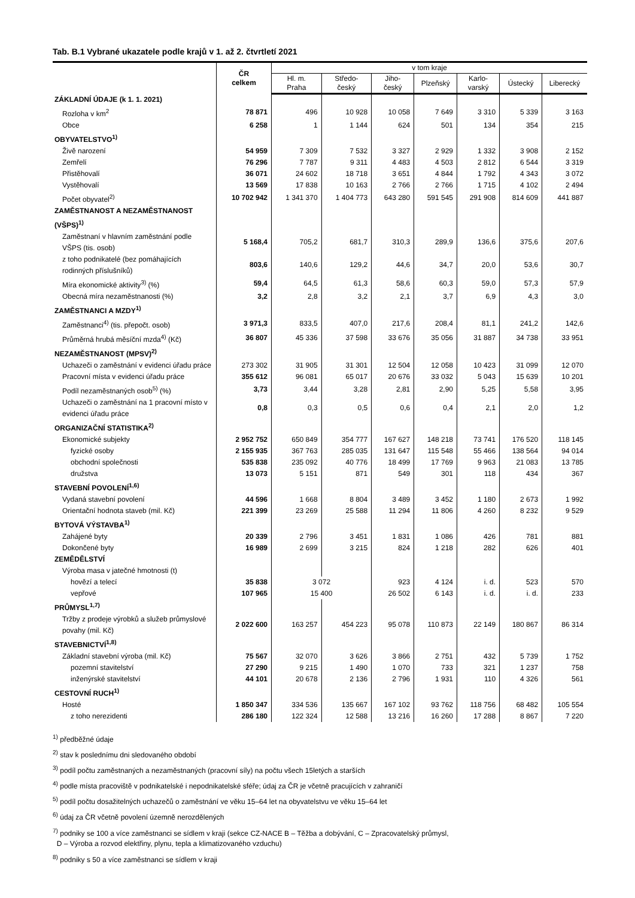Tab. B.1 Vybrané ukazatele podle krajů v 1. až 2. čtvrtletí 2021
| | ČR celkem | v tom kraje | | | | | | |
| --- | --- | --- | --- | --- | --- | --- | --- | --- |
| | | Hl. m. Praha | Středo- český | Jiho- český | Plzeňský | Karlo- varský | Ústecký | Liberecký |
| ZÁKLADNÍ ÚDAJE (k 1. 1. 2021) | | | | | | | | |
| Rozloha v km<sup>2</sup> | 78 871 | 496 | 10 928 | 10 058 | 7 649 | 3 310 | 5 339 | 3 163 |
| Obce | 6 258 | 1 | 1 144 | 624 | 501 | 134 | 354 | 215 |
| OBYVATELSTVO<sup>1)</sup> | | | | | | | | |
| Živě narození | 54 959 | 7 309 | 7 532 | 3 327 | 2 929 | 1 332 | 3 908 | 2 152 |
| Zemřelí | 76 296 | 7 787 | 9 311 | 4 483 | 4 503 | 2 812 | 6 544 | 3 319 |
| Přistěhovalí | 36 071 | 24 602 | 18 718 | 3 651 | 4 844 | 1 792 | 4 343 | 3 072 |
| Vystěhovalí | 13 569 | 17 838 | 10 163 | 2 766 | 2 766 | 1 715 | 4 102 | 2 494 |
| Počet obyvatel<sup>2)</sup> | 10 702 942 | 1 341 370 | 1 404 773 | 643 280 | 591 545 | 291 908 | 814 609 | 441 887 |
| ZAMĚSTNANOST A NEZAMĚSTNANOST (VŠPS)<sup>1)</sup> | | | | | | | | |
| Zaměstnaní v hlavním zaměstnání podle VŠPS (tis. osob) | 5 168,4 | 705,2 | 681,7 | 310,3 | 289,9 | 136,6 | 375,6 | 207,6 |
| z toho podnikatelé (bez pomáhajících rodinných příslušníků) | 803,6 | 140,6 | 129,2 | 44,6 | 34,7 | 20,0 | 53,6 | 30,7 |
| Míra ekonomické aktivity<sup>3)</sup> (%) | 59,4 | 64,5 | 61,3 | 58,6 | 60,3 | 59,0 | 57,3 | 57,9 |
| Obecná míra nezaměstnanosti (%) | 3,2 | 2,8 | 3,2 | 2,1 | 3,7 | 6,9 | 4,3 | 3,0 |
| ZAMĚSTNANCI A MZDY<sup>1)</sup> | | | | | | | | |
| Zaměstnanci<sup>4)</sup> (tis. přepočt. osob) | 3 971,3 | 833,5 | 407,0 | 217,6 | 208,4 | 81,1 | 241,2 | 142,6 |
| Průměrná hrubá měsíční mzda<sup>4)</sup> (Kč) | 36 807 | 45 336 | 37 598 | 33 676 | 35 056 | 31 887 | 34 738 | 33 951 |
| NEZAMĚSTNANOST (MPSV)<sup>2)</sup> | | | | | | | | |
| Uchazeči o zaměstnání v evidenci úřadu práce | 273 302 | 31 905 | 31 301 | 12 504 | 12 058 | 10 423 | 31 099 | 12 070 |
| Pracovní místa v evidenci úřadu práce | 355 612 | 96 081 | 65 017 | 20 676 | 33 032 | 5 043 | 15 639 | 10 201 |
| Podíl nezaměstnaných osob<sup>5)</sup> (%) | 3,73 | 3,44 | 3,28 | 2,81 | 2,90 | 5,25 | 5,58 | 3,95 |
| Uchazeči o zaměstnání na 1 pracovní místo v evidenci úřadu práce | 0,8 | 0,3 | 0,5 | 0,6 | 0,4 | 2,1 | 2,0 | 1,2 |
| ORGANIZAČNÍ STATISTIKA<sup>2)</sup> | | | | | | | | |
| Ekonomické subjekty | 2 952 752 | 650 849 | 354 777 | 167 627 | 148 218 | 73 741 | 176 520 | 118 145 |
| fyzické osoby | 2 155 935 | 367 763 | 285 035 | 131 647 | 115 548 | 55 466 | 138 564 | 94 014 |
| obchodní společnosti | 535 838 | 235 092 | 40 776 | 18 499 | 17 769 | 9 963 | 21 083 | 13 785 |
| družstva | 13 073 | 5 151 | 871 | 549 | 301 | 118 | 434 | 367 |
| STAVEBNÍ POVOLENÍ<sup>1,6)</sup> | | | | | | | | |
| Vydaná stavební povolení | 44 596 | 1 668 | 8 804 | 3 489 | 3 452 | 1 180 | 2 673 | 1 992 |
| Orientační hodnota staveb (mil. Kč) | 221 399 | 23 269 | 25 588 | 11 294 | 11 806 | 4 260 | 8 232 | 9 529 |
| BYTOVÁ VÝSTAVBA<sup>1)</sup> | | | | | | | | |
| Zahájené byty | 20 339 | 2 796 | 3 451 | 1 831 | 1 086 | 426 | 781 | 881 |
| Dokončené byty | 16 989 | 2 699 | 3 215 | 824 | 1 218 | 282 | 626 | 401 |
| ZEMĚDĚLSTVÍ | | | | | | | | |
| Výroba masa v jatečné hmotnosti (t) | | | | | | | | |
| hovězí a telecí | 35 838 | 3 072 | | 923 | 4 124 | i. d. | 523 | 570 |
| vepřové | 107 965 | 15 400 | | 26 502 | 6 143 | i. d. | i. d. | 233 |
| PRŮMYSL<sup>1,7)</sup> | | | | | | | | |
| Tržby z prodeje výrobků a služeb průmyslové povahy (mil. Kč) | 2 022 600 | 163 257 | 454 223 | 95 078 | 110 873 | 22 149 | 180 867 | 86 314 |
| STAVEBNICTVÍ<sup>1,8)</sup> | | | | | | | | |
| Základní stavební výroba (mil. Kč) | 75 567 | 32 070 | 3 626 | 3 866 | 2 751 | 432 | 5 739 | 1 752 |
| pozemní stavitelství | 27 290 | 9 215 | 1 490 | 1 070 | 733 | 321 | 1 237 | 758 |
| inženýrské stavitelství | 44 101 | 20 678 | 2 136 | 2 796 | 1 931 | 110 | 4 326 | 561 |
| CESTOVNÍ RUCH<sup>1)</sup> | | | | | | | | |
| Hosté | 1 850 347 | 334 536 | 135 667 | 167 102 | 93 762 | 118 756 | 68 482 | 105 554 |
| z toho nerezidenti | 286 180 | 122 324 | 12 588 | 13 216 | 16 260 | 17 288 | 8 867 | 7 220 |
<sup>1)</sup> předběžné údaje
<sup>2)</sup> stav k poslednímu dni sledovaného období
<sup>3)</sup> podíl počtu zaměstnaných a nezaměstnaných (pracovní síly) na počtu všech 15letých a starších
<sup>4)</sup> podle místa pracoviště v podnikatelské i nepodnikatelské sféře; údaj za ČR je včetně pracujících v zahraničí
<sup>5)</sup> podíl počtu dosažitelných uchazečů o zaměstnání ve věku 15–64 let na obyvatelstvu ve věku 15–64 let
<sup>6)</sup> údaj za ČR včetně povolení územně nerozdělených
<sup>7)</sup> podniky se 100 a více zaměstnanci se sídlem v kraji (sekce CZ-NACE B – Těžba a dobývání, C – Zpracovatelský průmysl,
D – Výroba a rozvod elektřiny, plynu, tepla a klimatizovaného vzduchu)
<sup>8)</sup> podniky s 50 a více zaměstnanci se sídlem v kraji